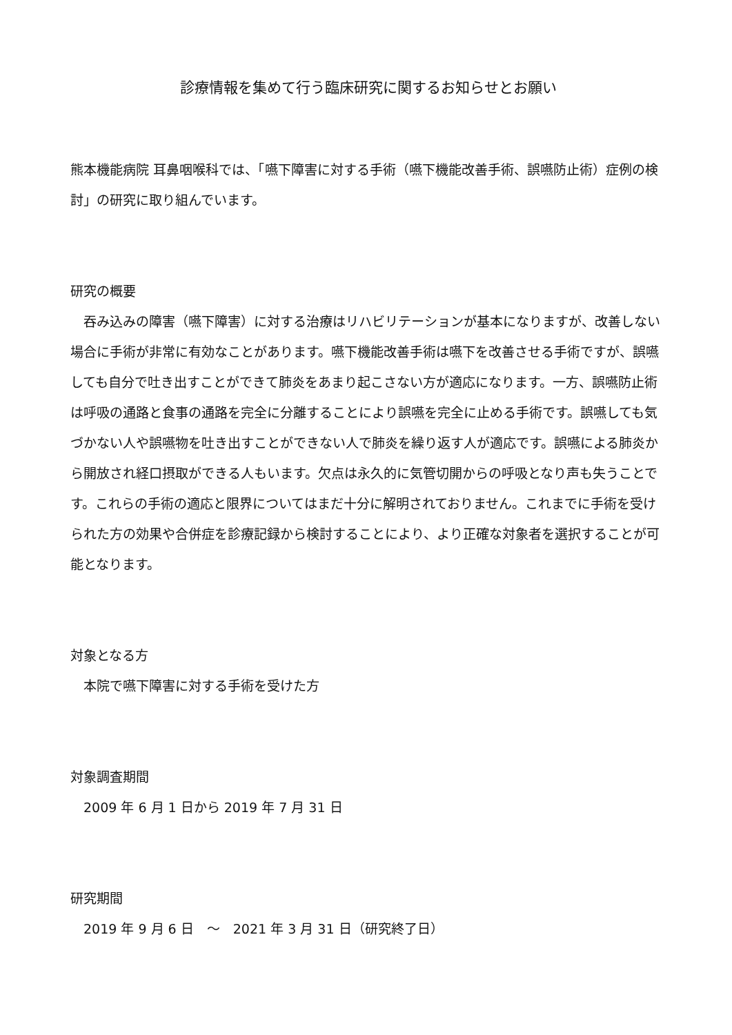診療情報を集めて行う臨床研究に関するお知らせとお願い
熊本機能病院 耳鼻咽喉科では、「嚥下障害に対する手術（嚥下機能改善手術、誤嚥防止術）症例の検討」の研究に取り組んでいます。
研究の概要
　吞み込みの障害（嚥下障害）に対する治療はリハビリテーションが基本になりますが、改善しない場合に手術が非常に有効なことがあります。嚥下機能改善手術は嚥下を改善させる手術ですが、誤嚥しても自分で吐き出すことができて肺炎をあまり起こさない方が適応になります。一方、誤嚥防止術は呼吸の通路と食事の通路を完全に分離することにより誤嚥を完全に止める手術です。誤嚥しても気づかない人や誤嚥物を吐き出すことができない人で肺炎を繰り返す人が適応です。誤嚥による肺炎から開放され経口摂取ができる人もいます。欠点は永久的に気管切開からの呼吸となり声も失うことです。これらの手術の適応と限界についてはまだ十分に解明されておりません。これまでに手術を受けられた方の効果や合併症を診療記録から検討することにより、より正確な対象者を選択することが可能となります。
対象となる方
　本院で嚥下障害に対する手術を受けた方
対象調査期間
　2009 年 6 月 1 日から 2019 年 7 月 31 日
研究期間
　2019 年 9 月 6 日　～　2021 年 3 月 31 日（研究終了日）